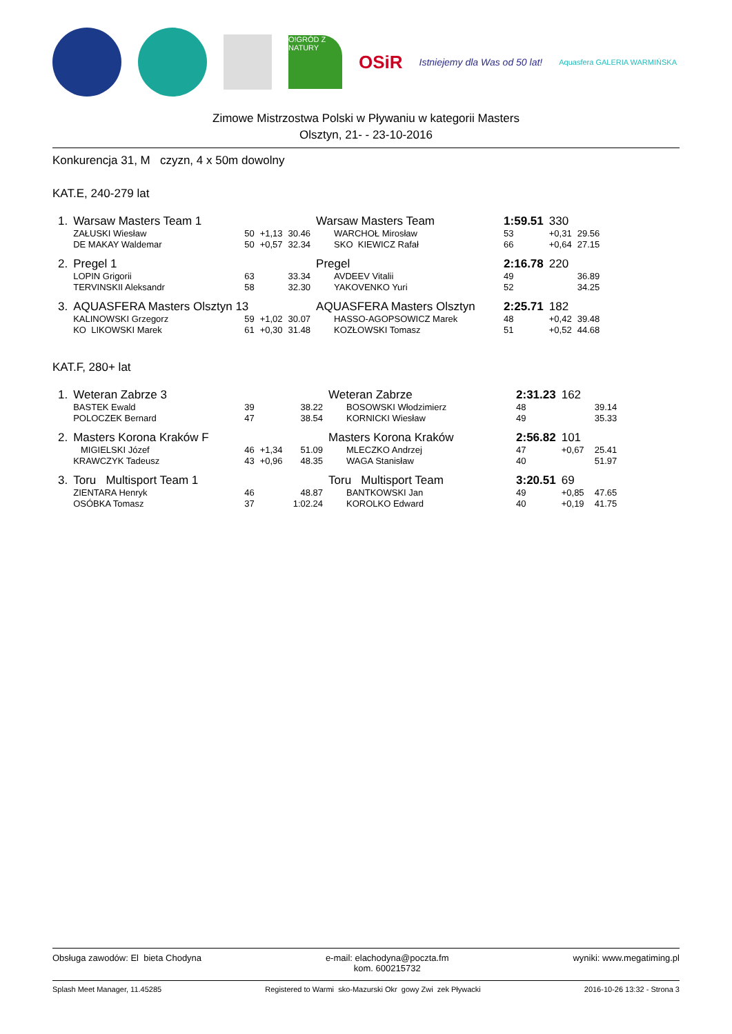O!GRÓD Z NATURY
OSiR
Istniejemy dla Was od 50 lat!
Aquasfera GALERIA WARMIŃSKA
Zimowe Mistrzostwa Polski w Pływaniu w kategorii Masters
Olsztyn, 21- - 23-10-2016
Konkurencja 31, M czyzn, 4 x 50m dowolny
KAT.E, 240-279 lat
| 1. | Warsaw Masters Team 1 | | | | Warsaw Masters Team | | 1:59.51 | 330 | |
| | ZAŁUSKI Wiesław | 50 | +1,13 | 30.46 | WARCHOŁ Mirosław | | 53 | +0,31 | 29.56 |
| | DE MAKAY Waldemar | 50 | +0,57 | 32.34 | SKO KIEWICZ Rafał | | 66 | +0,64 | 27.15 |
| 2. | Pregel 1 | | | | Pregel | | 2:16.78 | 220 | |
| | LOPIN Grigorii | 63 | | 33.34 | AVDEEV Vitalii | | 49 | | 36.89 |
| | TERVINSKII Aleksandr | 58 | | 32.30 | YAKOVENKO Yuri | | 52 | | 34.25 |
| 3. | AQUASFERA Masters Olsztyn 13 | | | | AQUASFERA Masters Olsztyn | | 2:25.71 | 182 | |
| | KALINOWSKI Grzegorz | 59 | +1,02 | 30.07 | HASSO-AGOPSOWICZ Marek | | 48 | +0,42 | 39.48 |
| | KO LIKOWSKI Marek | 61 | +0,30 | 31.48 | KOZŁOWSKI Tomasz | | 51 | +0,52 | 44.68 |
KAT.F, 280+ lat
| 1. | Weteran Zabrze 3 | | | | Weteran Zabrze | | 2:31.23 | 162 | |
| | BASTEK Ewald | 39 | | 38.22 | BOSOWSKI Włodzimierz | | 48 | | 39.14 |
| | POLOCZEK Bernard | 47 | | 38.54 | KORNICKI Wiesław | | 49 | | 35.33 |
| 2. | Masters Korona Kraków F | | | | Masters Korona Kraków | | 2:56.82 | 101 | |
| | MIGIELSKI Józef | 46 | +1,34 | 51.09 | MLECZKO Andrzej | | 47 | +0,67 | 25.41 |
| | KRAWCZYK Tadeusz | 43 | +0,96 | 48.35 | WAGA Stanisław | | 40 | | 51.97 |
| 3. | Toru Multisport Team 1 | | | | Toru Multisport Team | | 3:20.51 | 69 | |
| | ZIENTARA Henryk | 46 | | 48.87 | BANTKOWSKI Jan | | 49 | +0,85 | 47.65 |
| | OSÓBKA Tomasz | 37 | | 1:02.24 | KOROLKO Edward | | 40 | +0,19 | 41.75 |
Obsługa zawodów: El bieta Chodyna e-mail: elachodyna@poczta.fm
kom. 600215732 wyniki: www.megatiming.pl
Splash Meet Manager, 11.45285 Registered to Warmi sko-Mazurski Okr gowy Zwi zek Pływacki 2016-10-26 13:32 - Strona 3